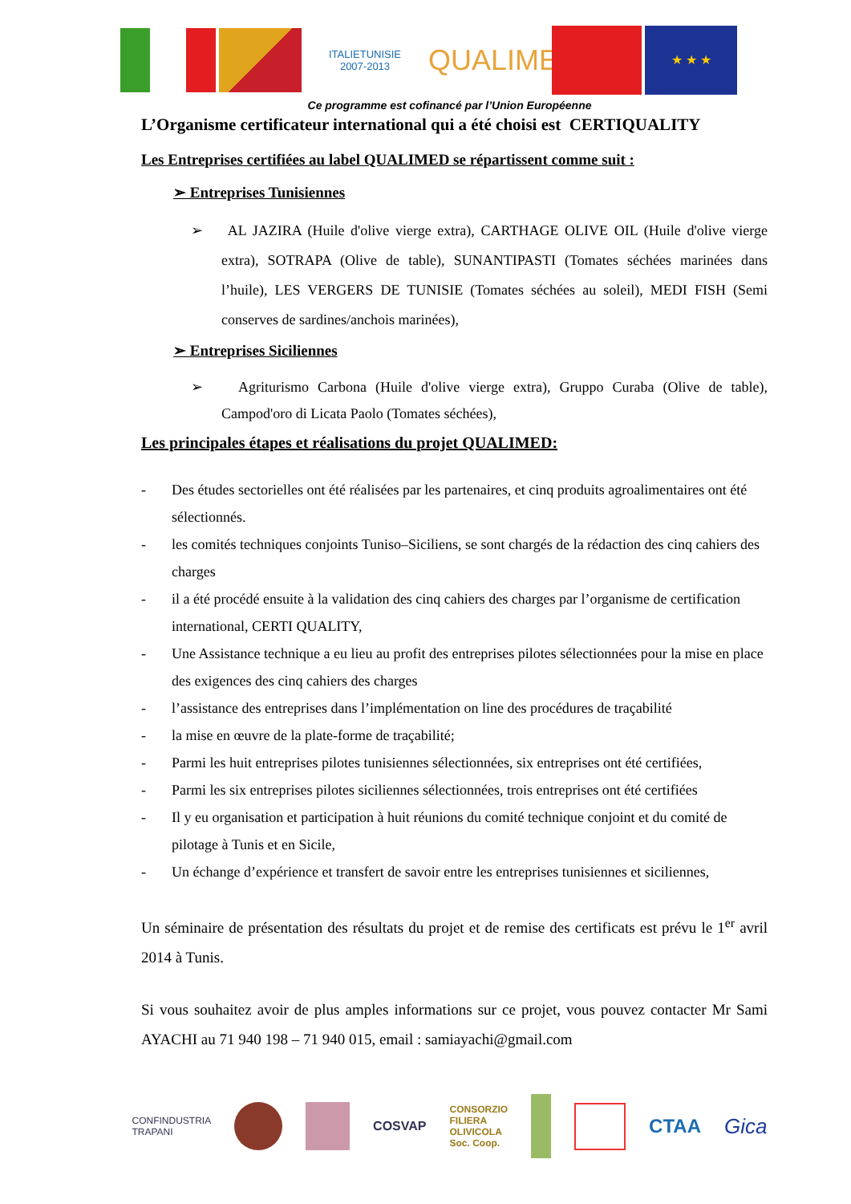ITALIETUNISIE
2007-2013
QUALIMED
★ ★ ★
Ce programme est cofinancé par l’Union Européenne
L’Organisme certificateur international qui a été choisi est CERTIQUALITY
Les Entreprises certifiées au label QUALIMED se répartissent comme suit :
➢ Entreprises Tunisiennes
➢ AL JAZIRA (Huile d'olive vierge extra), CARTHAGE OLIVE OIL (Huile d'olive vierge extra), SOTRAPA (Olive de table), SUNANTIPASTI (Tomates séchées marinées dans l’huile), LES VERGERS DE TUNISIE (Tomates séchées au soleil), MEDI FISH (Semi conserves de sardines/anchois marinées),
➢ Entreprises Siciliennes
➢ Agriturismo Carbona (Huile d'olive vierge extra), Gruppo Curaba (Olive de table), Campod'oro di Licata Paolo (Tomates séchées),
Les principales étapes et réalisations du projet QUALIMED:
- Des études sectorielles ont été réalisées par les partenaires, et cinq produits agroalimentaires ont été sélectionnés.
- les comités techniques conjoints Tuniso–Siciliens, se sont chargés de la rédaction des cinq cahiers des charges
- il a été procédé ensuite à la validation des cinq cahiers des charges par l’organisme de certification international, CERTI QUALITY,
- Une Assistance technique a eu lieu au profit des entreprises pilotes sélectionnées pour la mise en place des exigences des cinq cahiers des charges
- l’assistance des entreprises dans l’implémentation on line des procédures de traçabilité
- la mise en œuvre de la plate-forme de traçabilité;
- Parmi les huit entreprises pilotes tunisiennes sélectionnées, six entreprises ont été certifiées,
- Parmi les six entreprises pilotes siciliennes sélectionnées, trois entreprises ont été certifiées
- Il y eu organisation et participation à huit réunions du comité technique conjoint et du comité de pilotage à Tunis et en Sicile,
- Un échange d’expérience et transfert de savoir entre les entreprises tunisiennes et siciliennes,
Un séminaire de présentation des résultats du projet et de remise des certificats est prévu le 1<sup>er</sup> avril 2014 à Tunis.
Si vous souhaitez avoir de plus amples informations sur ce projet, vous pouvez contacter Mr Sami AYACHI au 71 940 198 – 71 940 015, email : samiayachi@gmail.com
CONFINDUSTRIA
TRAPANI COSVAP CONSORZIO
FILIERA
OLIVICOLA
Soc. Coop. CTAA Gica